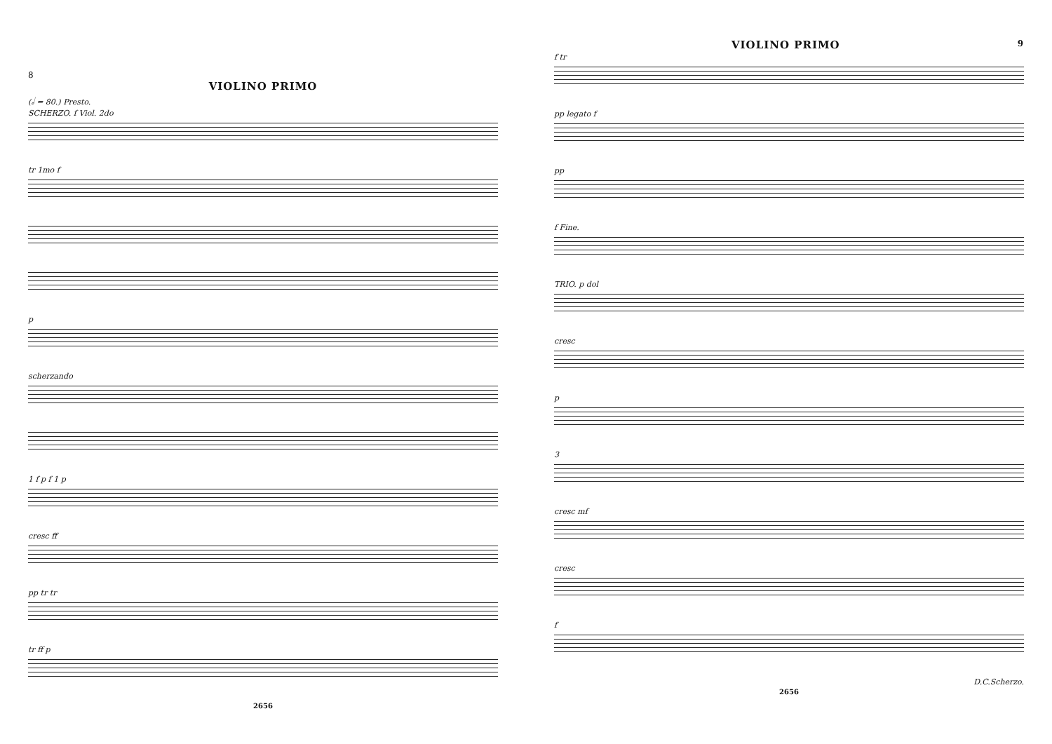8
VIOLINO PRIMO
(𝅗𝅥 = 80.) Presto.
SCHERZO. f Viol. 2do
tr 1mo f
p
scherzando
1 f p f 1 p
cresc ff
pp tr tr
tr ff p
2656
VIOLINO PRIMO 9
f tr
pp legato f
pp
f Fine.
TRIO. p dol
cresc
p
3
cresc mf
cresc
f
D.C.Scherzo.
2656